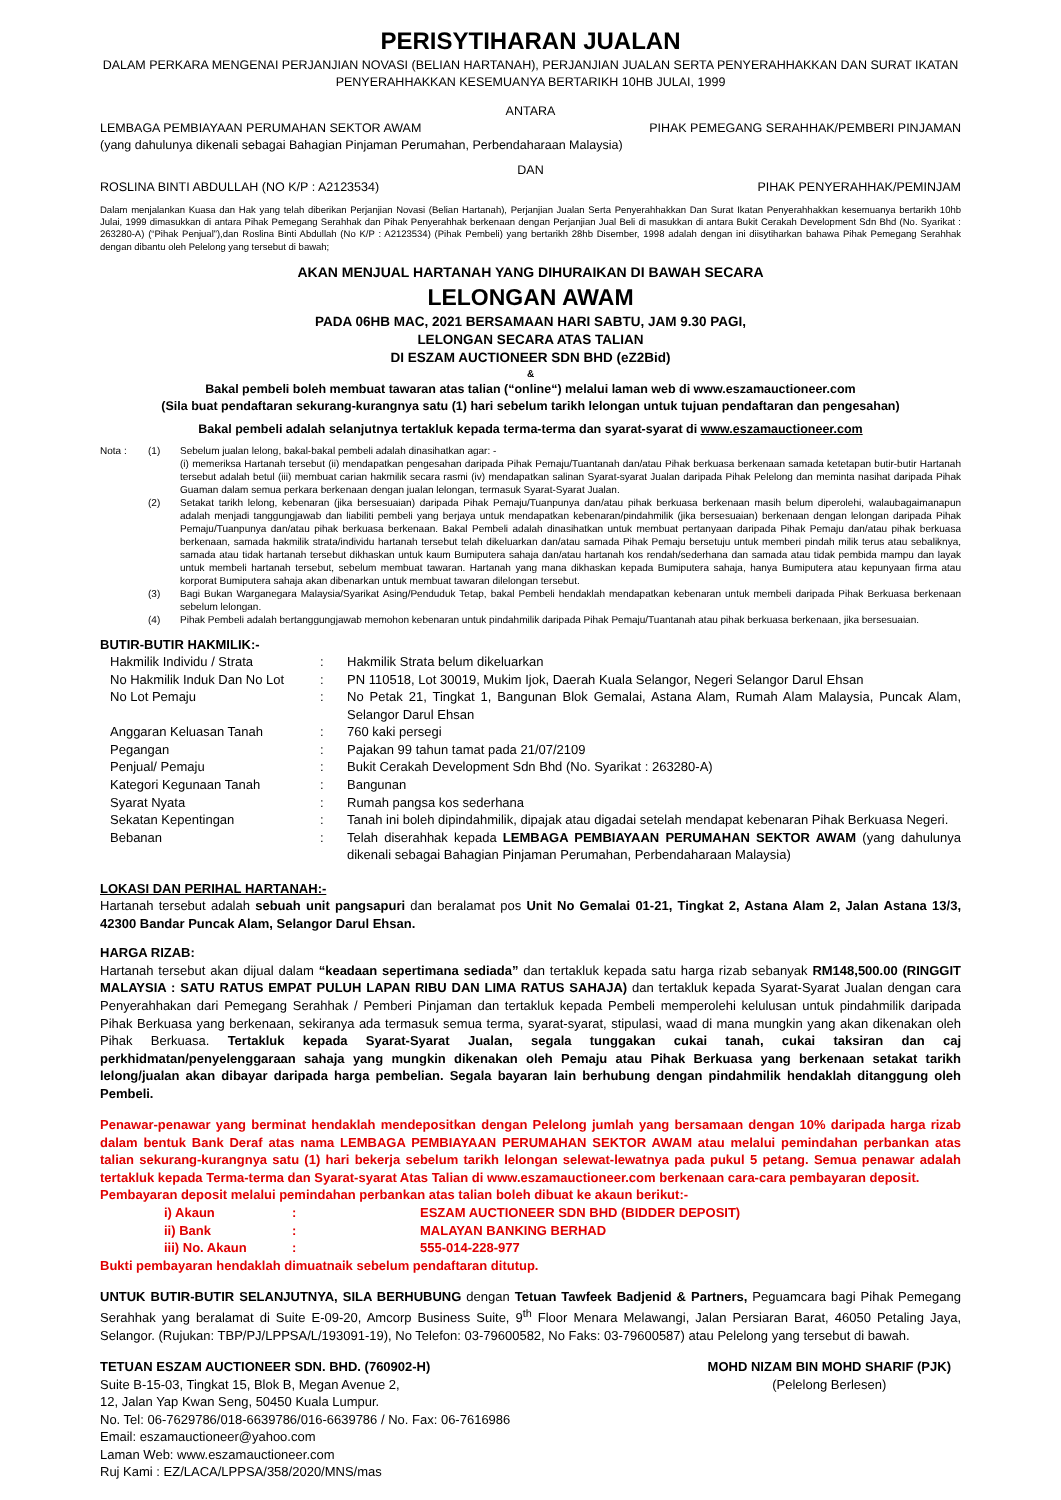PERISYTIHARAN JUALAN
DALAM PERKARA MENGENAI PERJANJIAN NOVASI (BELIAN HARTANAH), PERJANJIAN JUALAN SERTA PENYERAHHAKKAN DAN SURAT IKATAN PENYERAHHAKKAN KESEMUANYA BERTARIKH 10HB JULAI, 1999
ANTARA
LEMBAGA PEMBIAYAAN PERUMAHAN SEKTOR AWAM PIHAK PEMEGANG SERAHHAK/PEMBERI PINJAMAN
(yang dahulunya dikenali sebagai Bahagian Pinjaman Perumahan, Perbendaharaan Malaysia)
DAN
ROSLINA BINTI ABDULLAH (NO K/P : A2123534) PIHAK PENYERAHHAK/PEMINJAM
Dalam menjalankan Kuasa dan Hak yang telah diberikan Perjanjian Novasi (Belian Hartanah), Perjanjian Jualan Serta Penyerahhakkan Dan Surat Ikatan Penyerahhakkan kesemuanya bertarikh 10hb Julai, 1999 dimasukkan di antara Pihak Pemegang Serahhak dan Pihak Penyerahhak berkenaan dengan Perjanjian Jual Beli di masukkan di antara Bukit Cerakah Development Sdn Bhd (No. Syarikat : 263280-A) (“Pihak Penjual”),dan Roslina Binti Abdullah (No K/P : A2123534) (Pihak Pembeli) yang bertarikh 28hb Disember, 1998 adalah dengan ini diisytiharkan bahawa Pihak Pemegang Serahhak dengan dibantu oleh Pelelong yang tersebut di bawah;
AKAN MENJUAL HARTANAH YANG DIHURAIKAN DI BAWAH SECARA
LELONGAN AWAM
PADA 06HB MAC, 2021 BERSAMAAN HARI SABTU, JAM 9.30 PAGI,
LELONGAN SECARA ATAS TALIAN
DI ESZAM AUCTIONEER SDN BHD (eZ2Bid)
&
Bakal pembeli boleh membuat tawaran atas talian (“online“) melalui laman web di www.eszamauctioneer.com
(Sila buat pendaftaran sekurang-kurangnya satu (1) hari sebelum tarikh lelongan untuk tujuan pendaftaran dan pengesahan)
Bakal pembeli adalah selanjutnya tertakluk kepada terma-terma dan syarat-syarat di www.eszamauctioneer.com
| Nota : | (1) | Sebelum jualan lelong, bakal-bakal pembeli adalah dinasihatkan agar: - (i) memeriksa Hartanah tersebut (ii) mendapatkan pengesahan daripada Pihak Pemaju/Tuantanah dan/atau Pihak berkuasa berkenaan samada ketetapan butir-butir Hartanah tersebut adalah betul (iii) membuat carian hakmilik secara rasmi (iv) mendapatkan salinan Syarat-syarat Jualan daripada Pihak Pelelong dan meminta nasihat daripada Pihak Guaman dalam semua perkara berkenaan dengan jualan lelongan, termasuk Syarat-Syarat Jualan. |
| | (2) | Setakat tarikh lelong, kebenaran (jika bersesuaian) daripada Pihak Pemaju/Tuanpunya dan/atau pihak berkuasa berkenaan masih belum diperolehi, walaubagaimanapun adalah menjadi tanggungjawab dan liabiliti pembeli yang berjaya untuk mendapatkan kebenaran/pindahmilik (jika bersesuaian) berkenaan dengan lelongan daripada Pihak Pemaju/Tuanpunya dan/atau pihak berkuasa berkenaan. Bakal Pembeli adalah dinasihatkan untuk membuat pertanyaan daripada Pihak Pemaju dan/atau pihak berkuasa berkenaan, samada hakmilik strata/individu hartanah tersebut telah dikeluarkan dan/atau samada Pihak Pemaju bersetuju untuk memberi pindah milik terus atau sebaliknya, samada atau tidak hartanah tersebut dikhaskan untuk kaum Bumiputera sahaja dan/atau hartanah kos rendah/sederhana dan samada atau tidak pembida mampu dan layak untuk membeli hartanah tersebut, sebelum membuat tawaran. Hartanah yang mana dikhaskan kepada Bumiputera sahaja, hanya Bumiputera atau kepunyaan firma atau korporat Bumiputera sahaja akan dibenarkan untuk membuat tawaran dilelongan tersebut. |
| | (3) | Bagi Bukan Warganegara Malaysia/Syarikat Asing/Penduduk Tetap, bakal Pembeli hendaklah mendapatkan kebenaran untuk membeli daripada Pihak Berkuasa berkenaan sebelum lelongan. |
| | (4) | Pihak Pembeli adalah bertanggungjawab memohon kebenaran untuk pindahmilik daripada Pihak Pemaju/Tuantanah atau pihak berkuasa berkenaan, jika bersesuaian. |
BUTIR-BUTIR HAKMILIK:-
| Hakmilik Individu / Strata | : | Hakmilik Strata belum dikeluarkan |
| No Hakmilik Induk Dan No Lot | : | PN 110518, Lot 30019, Mukim Ijok, Daerah Kuala Selangor, Negeri Selangor Darul Ehsan |
| No Lot Pemaju | : | No Petak 21, Tingkat 1, Bangunan Blok Gemalai, Astana Alam, Rumah Alam Malaysia, Puncak Alam, Selangor Darul Ehsan |
| Anggaran Keluasan Tanah | : | 760 kaki persegi |
| Pegangan | : | Pajakan 99 tahun tamat pada 21/07/2109 |
| Penjual/ Pemaju | : | Bukit Cerakah Development Sdn Bhd (No. Syarikat : 263280-A) |
| Kategori Kegunaan Tanah | : | Bangunan |
| Syarat Nyata | : | Rumah pangsa kos sederhana |
| Sekatan Kepentingan | : | Tanah ini boleh dipindahmilik, dipajak atau digadai setelah mendapat kebenaran Pihak Berkuasa Negeri. |
| Bebanan | : | Telah diserahhak kepada LEMBAGA PEMBIAYAAN PERUMAHAN SEKTOR AWAM (yang dahulunya dikenali sebagai Bahagian Pinjaman Perumahan, Perbendaharaan Malaysia) |
LOKASI DAN PERIHAL HARTANAH:-
Hartanah tersebut adalah sebuah unit pangsapuri dan beralamat pos Unit No Gemalai 01-21, Tingkat 2, Astana Alam 2, Jalan Astana 13/3, 42300 Bandar Puncak Alam, Selangor Darul Ehsan.
HARGA RIZAB:
Hartanah tersebut akan dijual dalam “keadaan sepertimana sediada” dan tertakluk kepada satu harga rizab sebanyak RM148,500.00 (RINGGIT MALAYSIA : SATU RATUS EMPAT PULUH LAPAN RIBU DAN LIMA RATUS SAHAJA) dan tertakluk kepada Syarat-Syarat Jualan dengan cara Penyerahhakan dari Pemegang Serahhak / Pemberi Pinjaman dan tertakluk kepada Pembeli memperolehi kelulusan untuk pindahmilik daripada Pihak Berkuasa yang berkenaan, sekiranya ada termasuk semua terma, syarat-syarat, stipulasi, waad di mana mungkin yang akan dikenakan oleh Pihak Berkuasa. Tertakluk kepada Syarat-Syarat Jualan, segala tunggakan cukai tanah, cukai taksiran dan caj perkhidmatan/penyelenggaraan sahaja yang mungkin dikenakan oleh Pemaju atau Pihak Berkuasa yang berkenaan setakat tarikh lelong/jualan akan dibayar daripada harga pembelian. Segala bayaran lain berhubung dengan pindahmilik hendaklah ditanggung oleh Pembeli.
Penawar-penawar yang berminat hendaklah mendepositkan dengan Pelelong jumlah yang bersamaan dengan 10% daripada harga rizab dalam bentuk Bank Deraf atas nama LEMBAGA PEMBIAYAAN PERUMAHAN SEKTOR AWAM atau melalui pemindahan perbankan atas talian sekurang-kurangnya satu (1) hari bekerja sebelum tarikh lelongan selewat-lewatnya pada pukul 5 petang. Semua penawar adalah tertakluk kepada Terma-terma dan Syarat-syarat Atas Talian di www.eszamauctioneer.com berkenaan cara-cara pembayaran deposit.
Pembayaran deposit melalui pemindahan perbankan atas talian boleh dibuat ke akaun berikut:-
| i) Akaun | : | ESZAM AUCTIONEER SDN BHD (BIDDER DEPOSIT) |
| ii) Bank | : | MALAYAN BANKING BERHAD |
| iii) No. Akaun | : | 555-014-228-977 |
Bukti pembayaran hendaklah dimuatnaik sebelum pendaftaran ditutup.
UNTUK BUTIR-BUTIR SELANJUTNYA, SILA BERHUBUNG dengan Tetuan Tawfeek Badjenid & Partners, Peguamcara bagi Pihak Pemegang Serahhak yang beralamat di Suite E-09-20, Amcorp Business Suite, 9<sup>th</sup> Floor Menara Melawangi, Jalan Persiaran Barat, 46050 Petaling Jaya, Selangor. (Rujukan: TBP/PJ/LPPSA/L/193091-19), No Telefon: 03-79600582, No Faks: 03-79600587) atau Pelelong yang tersebut di bawah.
TETUAN ESZAM AUCTIONEER SDN. BHD. (760902-H)
Suite B-15-03, Tingkat 15, Blok B, Megan Avenue 2,
12, Jalan Yap Kwan Seng, 50450 Kuala Lumpur.
No. Tel: 06-7629786/018-6639786/016-6639786 / No. Fax: 06-7616986
Email: eszamauctioneer@yahoo.com
Laman Web: www.eszamauctioneer.com
Ruj Kami : EZ/LACA/LPPSA/358/2020/MNS/mas
MOHD NIZAM BIN MOHD SHARIF (PJK)
(Pelelong Berlesen)